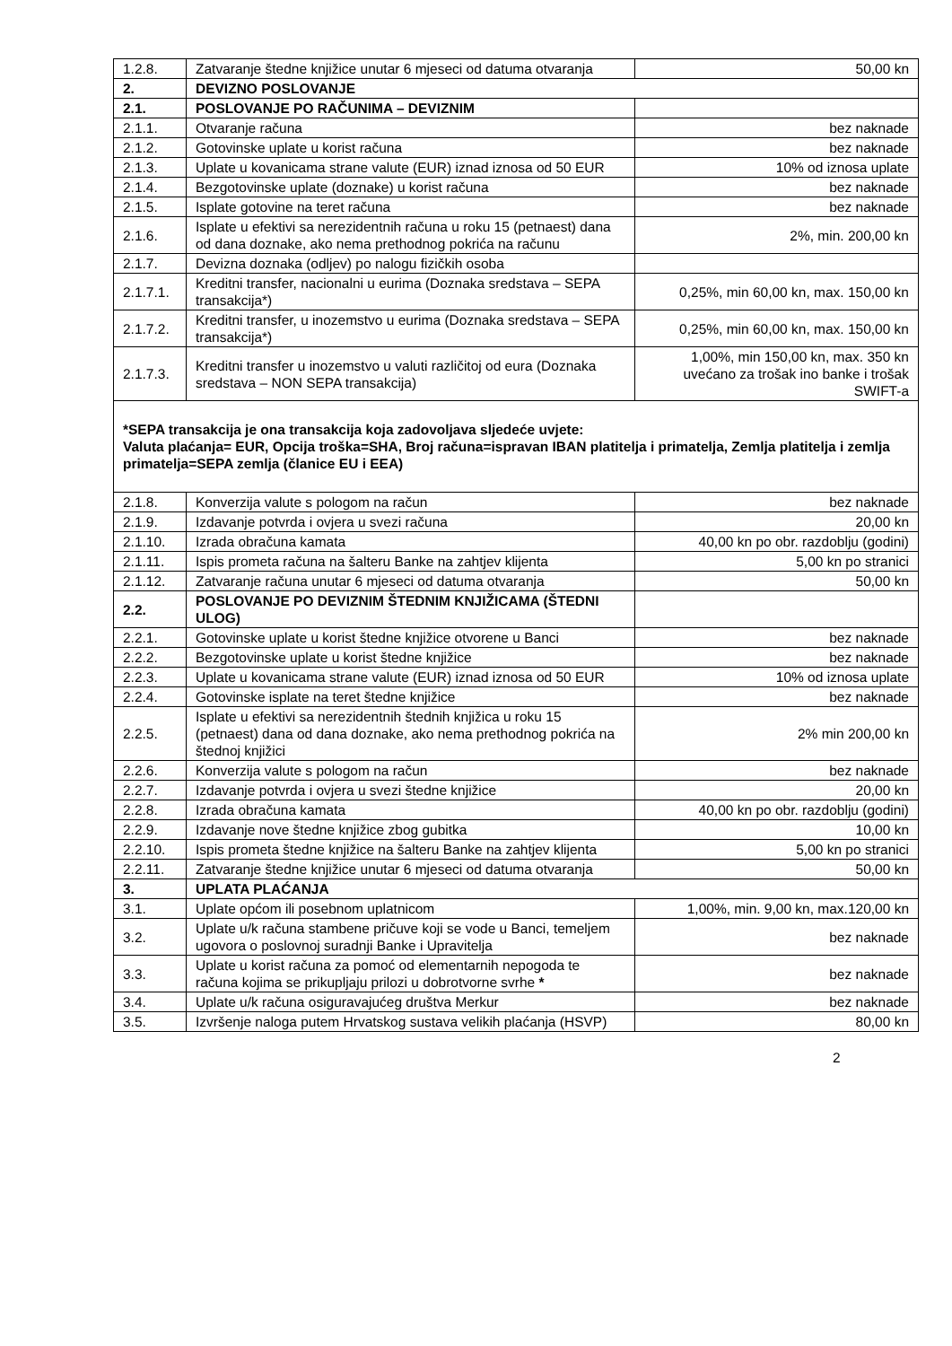| 1.2.8. | Zatvaranje štedne knjižice unutar 6 mjeseci od datuma otvaranja | 50,00 kn |
| 2. | DEVIZNO POSLOVANJE | |
| 2.1. | POSLOVANJE PO RAČUNIMA – DEVIZNIM | |
| 2.1.1. | Otvaranje računa | bez naknade |
| 2.1.2. | Gotovinske uplate u korist računa | bez naknade |
| 2.1.3. | Uplate u kovanicama strane valute (EUR) iznad iznosa od 50 EUR | 10% od iznosa uplate |
| 2.1.4. | Bezgotovinske uplate (doznake) u korist računa | bez naknade |
| 2.1.5. | Isplate gotovine na teret računa | bez naknade |
| 2.1.6. | Isplate u efektivi sa nerezidentnih računa u roku 15 (petnaest) dana od dana doznake, ako nema prethodnog pokrića na računu | 2%, min. 200,00 kn |
| 2.1.7. | Devizna doznaka (odljev) po nalogu fizičkih osoba | |
| 2.1.7.1. | Kreditni transfer, nacionalni u eurima (Doznaka sredstava – SEPA transakcija*) | 0,25%, min 60,00 kn, max. 150,00 kn |
| 2.1.7.2. | Kreditni transfer, u inozemstvo u eurima (Doznaka sredstava – SEPA transakcija*) | 0,25%, min 60,00 kn, max. 150,00 kn |
| 2.1.7.3. | Kreditni transfer u inozemstvo u valuti različitoj od eura (Doznaka sredstava – NON SEPA transakcija) | 1,00%, min 150,00 kn, max. 350 kn uvećano za trošak ino banke i trošak SWIFT-a |
| *SEPA transakcija je ona transakcija koja zadovoljava sljedeće uvjete: Valuta plaćanja= EUR, Opcija troška=SHA, Broj računa=ispravan IBAN platitelja i primatelja, Zemlja platitelja i zemlja primatelja=SEPA zemlja (članice EU i EEA) | | |
| 2.1.8. | Konverzija valute s pologom na račun | bez naknade |
| 2.1.9. | Izdavanje potvrda i ovjera u svezi računa | 20,00 kn |
| 2.1.10. | Izrada obračuna kamata | 40,00 kn po obr. razdoblju (godini) |
| 2.1.11. | Ispis prometa računa na šalteru Banke na zahtjev klijenta | 5,00 kn po stranici |
| 2.1.12. | Zatvaranje računa unutar 6 mjeseci od datuma otvaranja | 50,00 kn |
| 2.2. | POSLOVANJE PO DEVIZNIM ŠTEDNIM KNJIŽICAMA (ŠTEDNI ULOG) | |
| 2.2.1. | Gotovinske uplate u korist štedne knjižice otvorene u Banci | bez naknade |
| 2.2.2. | Bezgotovinske uplate u korist štedne knjižice | bez naknade |
| 2.2.3. | Uplate u kovanicama strane valute (EUR) iznad iznosa od 50 EUR | 10% od iznosa uplate |
| 2.2.4. | Gotovinske isplate na teret štedne knjižice | bez naknade |
| 2.2.5. | Isplate u efektivi sa nerezidentnih štednih knjižica u roku 15 (petnaest) dana od dana doznake, ako nema prethodnog pokrića na štednoj knjižici | 2% min 200,00 kn |
| 2.2.6. | Konverzija valute s pologom na račun | bez naknade |
| 2.2.7. | Izdavanje potvrda i ovjera u svezi štedne knjižice | 20,00 kn |
| 2.2.8. | Izrada obračuna kamata | 40,00 kn po obr. razdoblju (godini) |
| 2.2.9. | Izdavanje nove štedne knjižice zbog gubitka | 10,00 kn |
| 2.2.10. | Ispis prometa štedne knjižice na šalteru Banke na zahtjev klijenta | 5,00 kn po stranici |
| 2.2.11. | Zatvaranje štedne knjižice unutar 6 mjeseci od datuma otvaranja | 50,00 kn |
| 3. | UPLATA PLAĆANJA | |
| 3.1. | Uplate općom ili posebnom uplatnicom | 1,00%, min. 9,00 kn, max.120,00 kn |
| 3.2. | Uplate u/k računa stambene pričuve koji se vode u Banci, temeljem ugovora o poslovnoj suradnji Banke i Upravitelja | bez naknade |
| 3.3. | Uplate u korist računa za pomoć od elementarnih nepogoda te računa kojima se prikupljaju prilozi u dobrotvorne svrhe * | bez naknade |
| 3.4. | Uplate u/k računa osiguravajućeg društva Merkur | bez naknade |
| 3.5. | Izvršenje naloga putem Hrvatskog sustava velikih plaćanja (HSVP) | 80,00 kn |
2